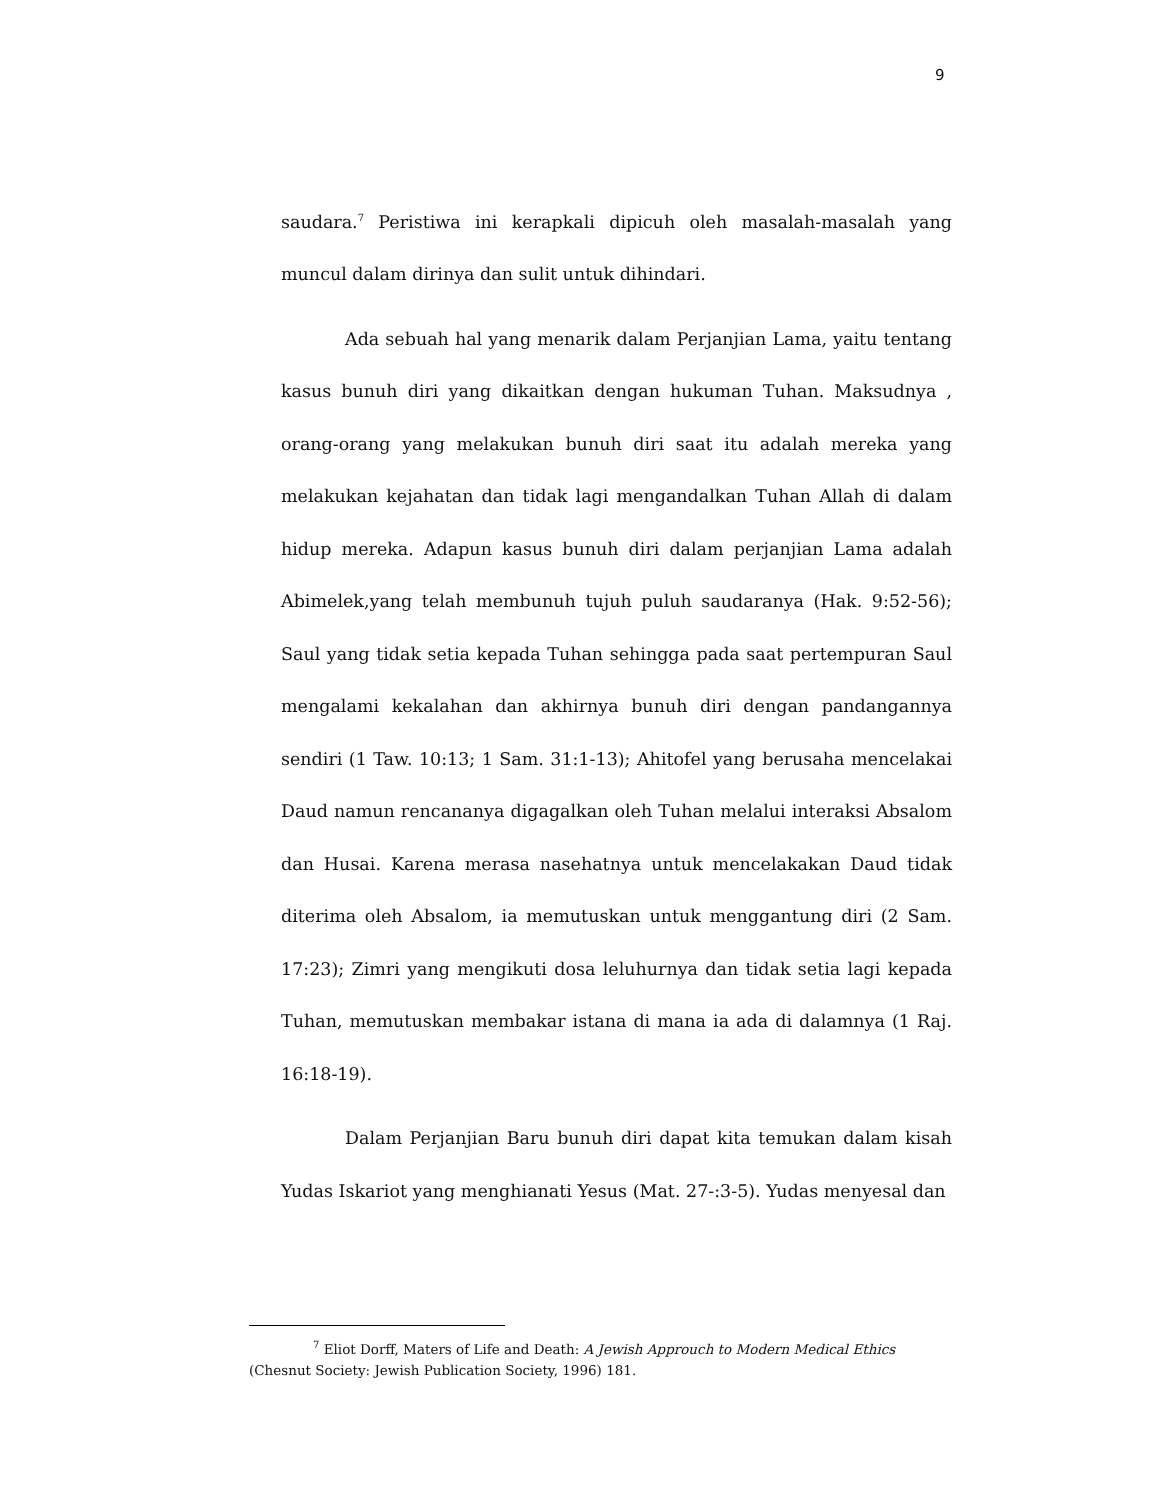9
saudara.<sup>7</sup> Peristiwa ini kerapkali dipicuh oleh masalah-masalah yang muncul dalam dirinya dan sulit untuk dihindari.
Ada sebuah hal yang menarik dalam Perjanjian Lama, yaitu tentang kasus bunuh diri yang dikaitkan dengan hukuman Tuhan. Maksudnya , orang-orang yang melakukan bunuh diri saat itu adalah mereka yang melakukan kejahatan dan tidak lagi mengandalkan Tuhan Allah di dalam hidup mereka. Adapun kasus bunuh diri dalam perjanjian Lama adalah Abimelek,yang telah membunuh tujuh puluh saudaranya (Hak. 9:52-56); Saul yang tidak setia kepada Tuhan sehingga pada saat pertempuran Saul mengalami kekalahan dan akhirnya bunuh diri dengan pandangannya sendiri (1 Taw. 10:13; 1 Sam. 31:1-13); Ahitofel yang berusaha mencelakai Daud namun rencananya digagalkan oleh Tuhan melalui interaksi Absalom dan Husai. Karena merasa nasehatnya untuk mencelakakan Daud tidak diterima oleh Absalom, ia memutuskan untuk menggantung diri (2 Sam. 17:23); Zimri yang mengikuti dosa leluhurnya dan tidak setia lagi kepada Tuhan, memutuskan membakar istana di mana ia ada di dalamnya (1 Raj. 16:18-19).
Dalam Perjanjian Baru bunuh diri dapat kita temukan dalam kisah Yudas Iskariot yang menghianati Yesus (Mat. 27-:3-5). Yudas menyesal dan
<sup>7</sup> Eliot Dorff, Maters of Life and Death: A Jewish Approuch to Modern Medical Ethics (Chesnut Society: Jewish Publication Society, 1996) 181.